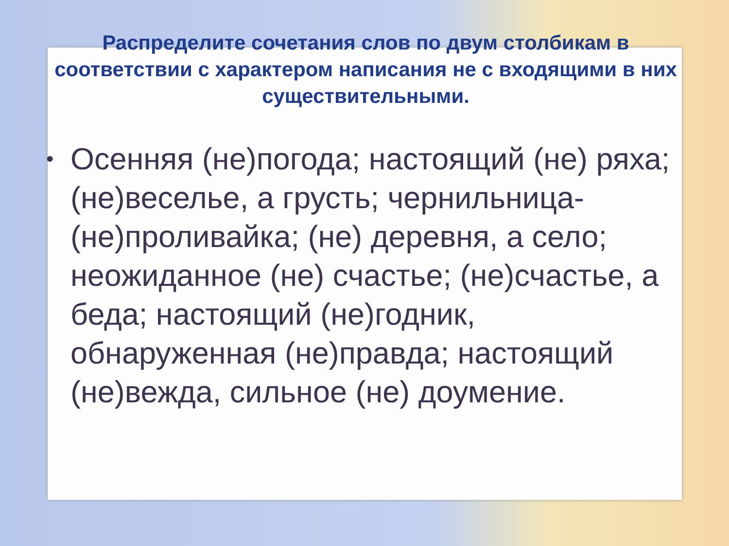Распределите сочетания слов по двум столбикам в соответствии с характером написания не с входящими в них существительными.
• Осенняя (не)погода; настоящий (не) ряха; (не)веселье, а грусть; чернильница-(не)проливайка; (не) деревня, а село; неожиданное (не) счастье; (не)счастье, а беда; настоящий (не)годник, обнаруженная (не)правда; настоящий (не)вежда, сильное (не) доумение.